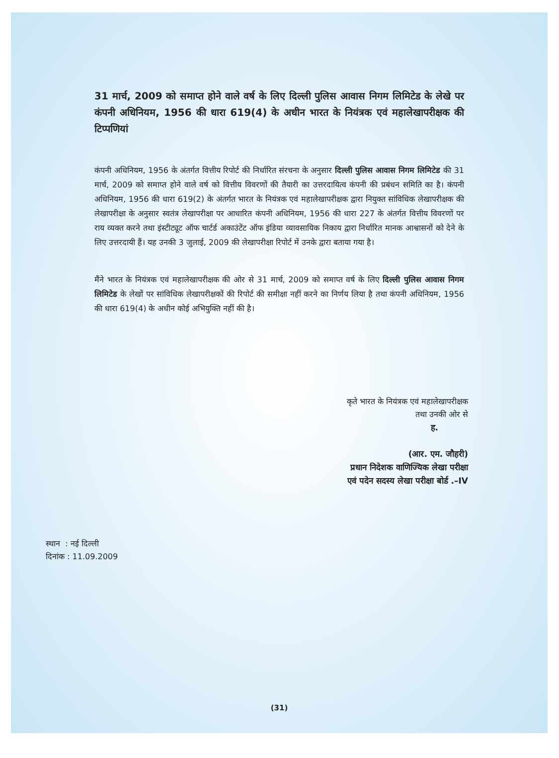31 मार्च, 2009 को समाप्त होने वाले वर्ष के लिए दिल्ली पुलिस आवास निगम लिमिटेड के लेखे पर कंपनी अधिनियम, 1956 की धारा 619(4) के अधीन भारत के नियंत्रक एवं महालेखापरीक्षक की टिप्पणियां
कंपनी अधिनियम, 1956 के अंतर्गत वित्तीय रिपोर्ट की निर्धारित संरचना के अनुसार दिल्ली पुलिस आवास निगम लिमिटेड की 31 मार्च, 2009 को समाप्त होने वाले वर्ष को वित्तीय विवरणों की तैयारी का उत्तरदायित्व कंपनी की प्रबंधन समिति का है। कंपनी अधिनियम, 1956 की धारा 619(2) के अंतर्गत भारत के नियंत्रक एवं महालेखापरीक्षक द्वारा नियुक्त सांविधिक लेखापरीक्षक की लेखापरीक्षा के अनुसार स्वतंत्र लेखापरीक्षा पर आधारित कंपनी अधिनियम, 1956 की धारा 227 के अंतर्गत वित्तीय विवरणों पर राय व्यक्त करने तथा इंस्टीट्यूट ऑफ चार्टर्ड अकाउंटेंट ऑफ इंडिया व्यावसायिक निकाय द्वारा निर्धारित मानक आश्वासनों को देने के लिए उत्तरदायी हैं। यह उनकी 3 जुलाई, 2009 की लेखापरीक्षा रिपोर्ट में उनके द्वारा बताया गया है।
मैंने भारत के नियंत्रक एवं महालेखापरीक्षक की ओर से 31 मार्च, 2009 को समाप्त वर्ष के लिए दिल्ली पुलिस आवास निगम लिमिटेड के लेखों पर सांविधिक लेखापरीक्षकों की रिपोर्ट की समीक्षा नहीं करने का निर्णय लिया है तथा कंपनी अधिनियम, 1956 की धारा 619(4) के अधीन कोई अभियुक्ति नहीं की है।
कृते भारत के नियंत्रक एवं महालेखापरीक्षक
तथा उनकी ओर से
ह.
(आर. एम. जौहरी)
प्रधान निदेशक वाणिज्यिक लेखा परीक्षा
एवं पदेन सदस्य लेखा परीक्षा बोर्ड .–IV
स्थान : नई दिल्ली
दिनांक : 11.09.2009
(31)